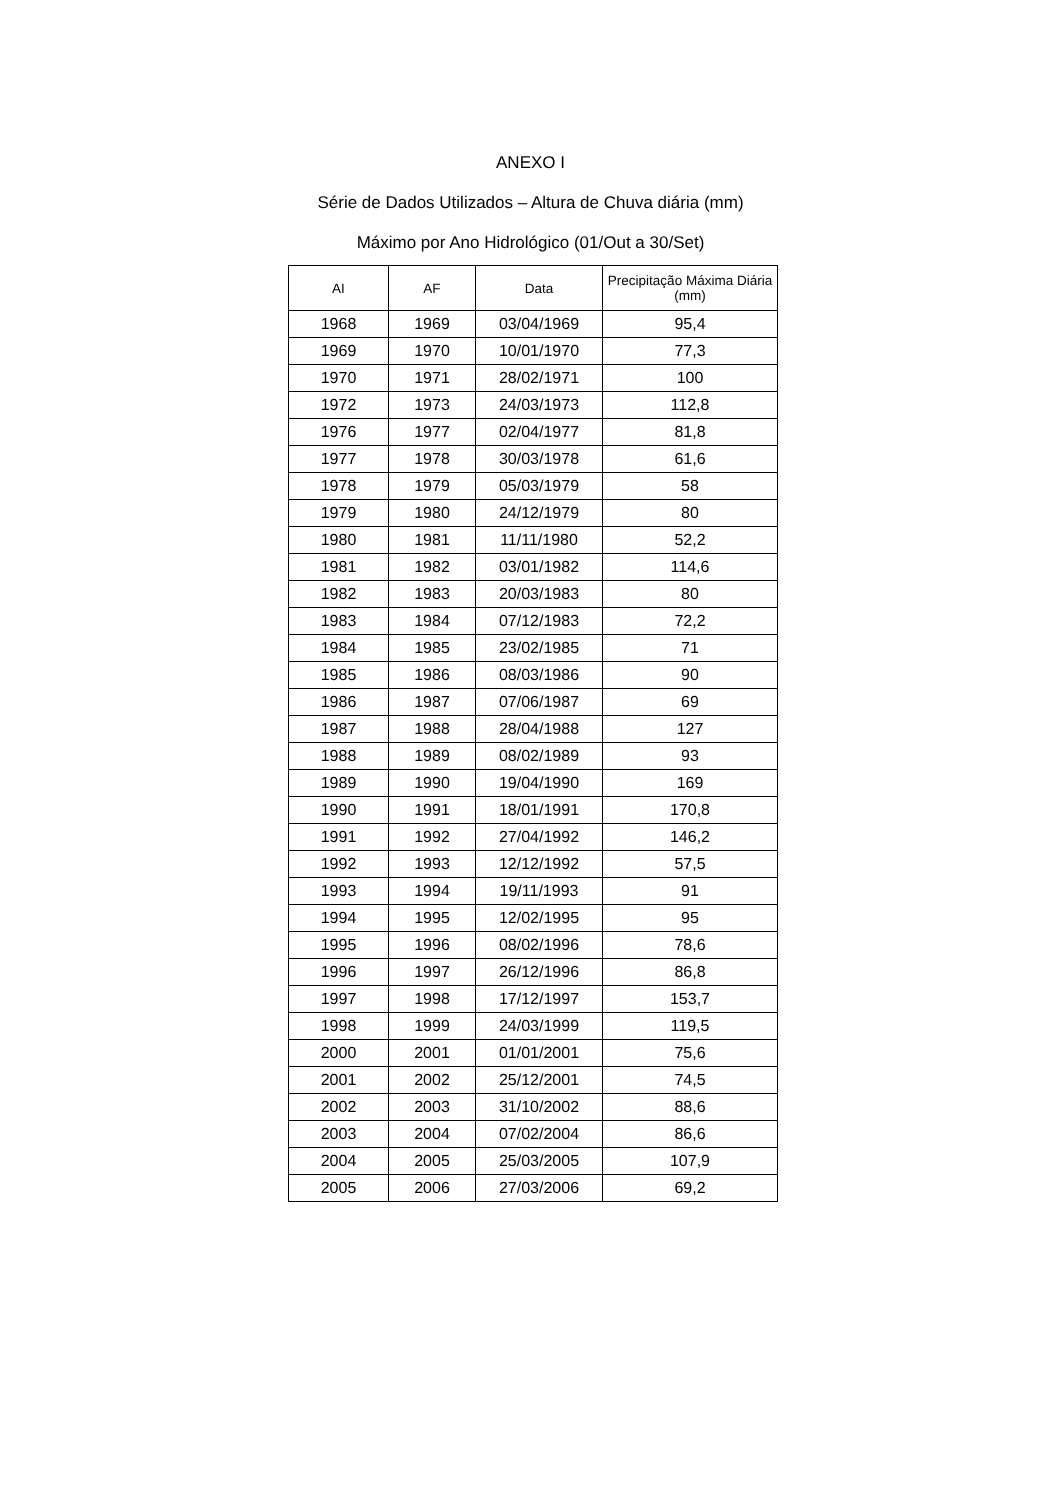ANEXO I
Série de Dados Utilizados – Altura de Chuva diária (mm)
Máximo por Ano Hidrológico (01/Out a 30/Set)
| AI | AF | Data | Precipitação Máxima Diária (mm) |
| --- | --- | --- | --- |
| 1968 | 1969 | 03/04/1969 | 95,4 |
| 1969 | 1970 | 10/01/1970 | 77,3 |
| 1970 | 1971 | 28/02/1971 | 100 |
| 1972 | 1973 | 24/03/1973 | 112,8 |
| 1976 | 1977 | 02/04/1977 | 81,8 |
| 1977 | 1978 | 30/03/1978 | 61,6 |
| 1978 | 1979 | 05/03/1979 | 58 |
| 1979 | 1980 | 24/12/1979 | 80 |
| 1980 | 1981 | 11/11/1980 | 52,2 |
| 1981 | 1982 | 03/01/1982 | 114,6 |
| 1982 | 1983 | 20/03/1983 | 80 |
| 1983 | 1984 | 07/12/1983 | 72,2 |
| 1984 | 1985 | 23/02/1985 | 71 |
| 1985 | 1986 | 08/03/1986 | 90 |
| 1986 | 1987 | 07/06/1987 | 69 |
| 1987 | 1988 | 28/04/1988 | 127 |
| 1988 | 1989 | 08/02/1989 | 93 |
| 1989 | 1990 | 19/04/1990 | 169 |
| 1990 | 1991 | 18/01/1991 | 170,8 |
| 1991 | 1992 | 27/04/1992 | 146,2 |
| 1992 | 1993 | 12/12/1992 | 57,5 |
| 1993 | 1994 | 19/11/1993 | 91 |
| 1994 | 1995 | 12/02/1995 | 95 |
| 1995 | 1996 | 08/02/1996 | 78,6 |
| 1996 | 1997 | 26/12/1996 | 86,8 |
| 1997 | 1998 | 17/12/1997 | 153,7 |
| 1998 | 1999 | 24/03/1999 | 119,5 |
| 2000 | 2001 | 01/01/2001 | 75,6 |
| 2001 | 2002 | 25/12/2001 | 74,5 |
| 2002 | 2003 | 31/10/2002 | 88,6 |
| 2003 | 2004 | 07/02/2004 | 86,6 |
| 2004 | 2005 | 25/03/2005 | 107,9 |
| 2005 | 2006 | 27/03/2006 | 69,2 |